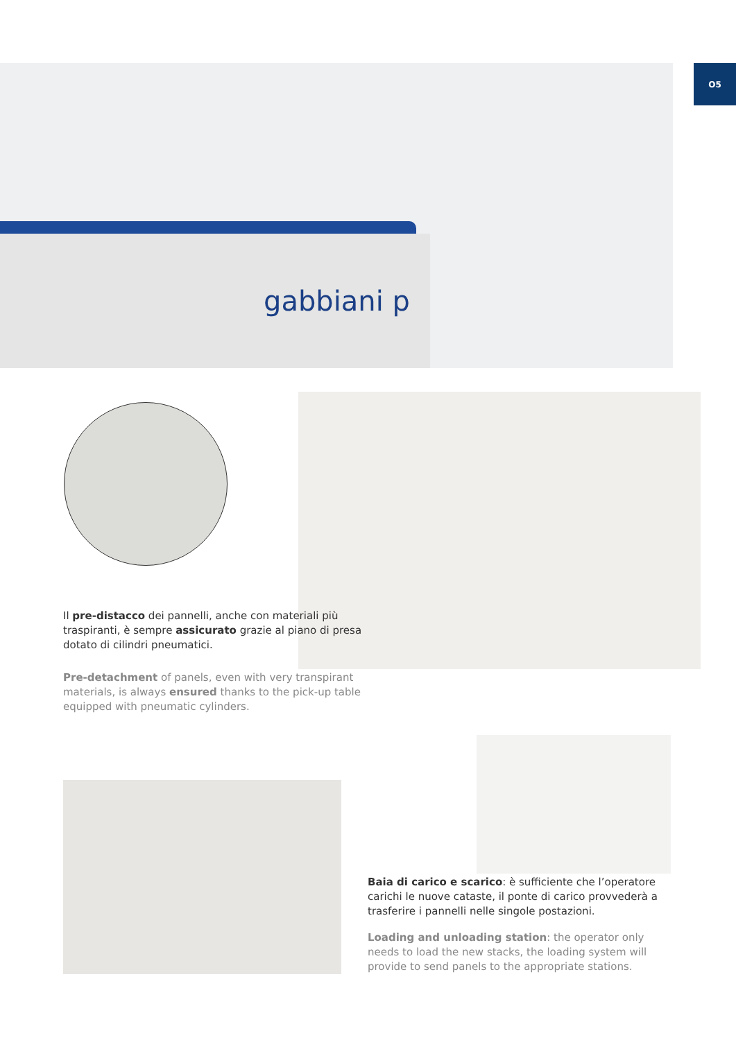O5
gabbiani p
Il pre-distacco dei pannelli, anche con materiali più traspiranti, è sempre assicurato grazie al piano di presa dotato di cilindri pneumatici.
Pre-detachment of panels, even with very transpirant materials, is always ensured thanks to the pick-up table equipped with pneumatic cylinders.
Baia di carico e scarico: è sufficiente che l’operatore carichi le nuove cataste, il ponte di carico provvederà a trasferire i pannelli nelle singole postazioni.
Loading and unloading station: the operator only needs to load the new stacks, the loading system will provide to send panels to the appropriate stations.